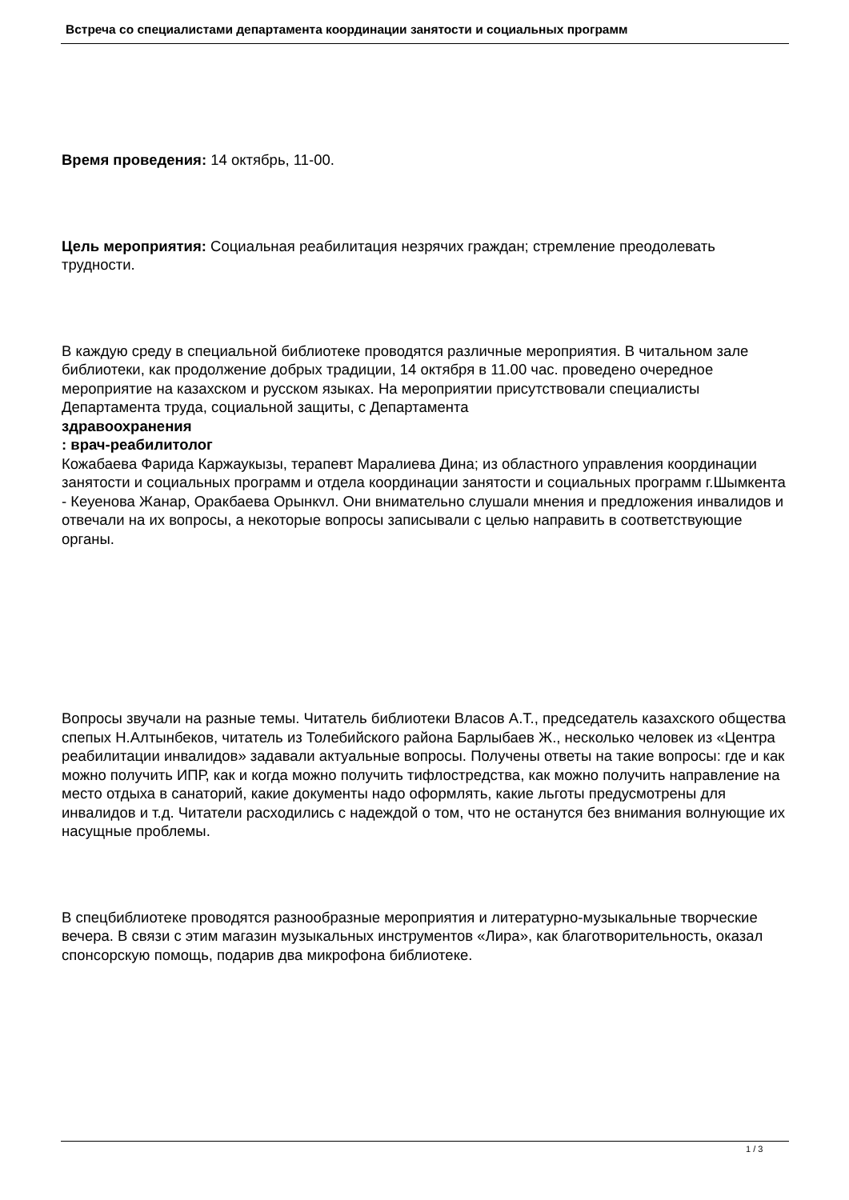Встреча со специалистами департамента координации занятости и социальных программ
Время проведения: 14 октябрь, 11-00.
Цель мероприятия: Социальная реабилитация незрячих граждан; стремление преодолевать трудности.
В каждую среду в специальной библиотеке проводятся различные мероприятия. В читальном зале библиотеки, как продолжение добрых традиции, 14 октября в 11.00 час. проведено очередное мероприятие на казахском и русском языках. На мероприятии присутствовали специалисты Департамента труда, социальной защиты, с Департамента
здравоохранения
: врач-реабилитолог
Кожабаева Фарида Каржаукызы, терапевт Маралиева Дина; из областного управления координации занятости и социальных программ и отдела координации занятости и социальных программ г.Шымкента - Кеуенова Жанар, Оракбаева Орынкvл. Они внимательно слушали мнения и предложения инвалидов и отвечали на их вопросы, а некоторые вопросы записывали с целью направить в соответствующие органы.
Вопросы звучали на разные темы. Читатель библиотеки Власов А.Т., председатель казахского общества спепых Н.Алтынбеков, читатель из Толебийского района Барлыбаев Ж., несколько человек из «Центра реабилитации инвалидов» задавали актуальные вопросы. Получены ответы на такие вопросы: где и как можно получить ИПР, как и когда можно получить тифлостредства, как можно получить направление на место отдыха в санаторий, какие документы надо оформлять, какие льготы предусмотрены для инвалидов и т.д. Читатели расходились с надеждой о том, что не останутся без внимания волнующие их насущные проблемы.
В спецбиблиотеке проводятся разнообразные мероприятия и литературно-музыкальные творческие вечера. В связи с этим магазин музыкальных инструментов «Лира», как благотворительность, оказал спонсорскую помощь, подарив два микрофона библиотеке.
1 / 3